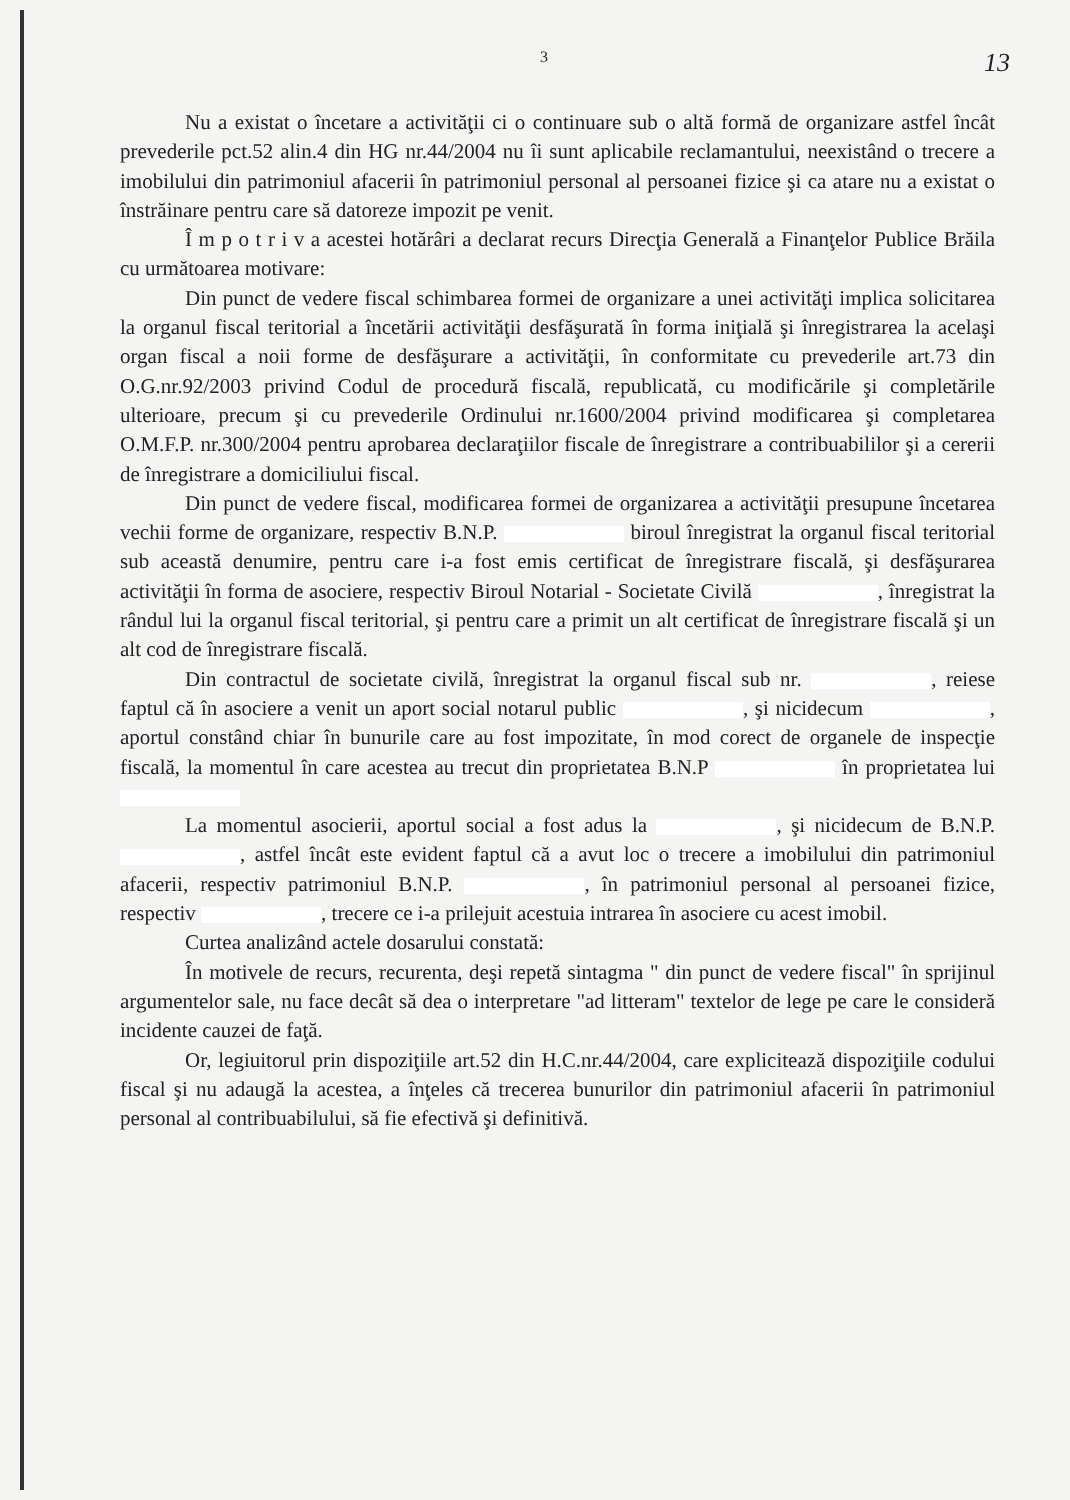3 13
Nu a existat o încetare a activităţii ci o continuare sub o altă formă de organizare astfel încât prevederile pct.52 alin.4 din HG nr.44/2004 nu îi sunt aplicabile reclamantului, neexistând o trecere a imobilului din patrimoniul afacerii în patrimoniul personal al persoanei fizice şi ca atare nu a existat o înstrăinare pentru care să datoreze impozit pe venit.
Î m p o t r i v a acestei hotărâri a declarat recurs Direcţia Generală a Finanţelor Publice Brăila cu următoarea motivare:
Din punct de vedere fiscal schimbarea formei de organizare a unei activităţi implica solicitarea la organul fiscal teritorial a încetării activităţii desfăşurată în forma iniţială şi înregistrarea la acelaşi organ fiscal a noii forme de desfăşurare a activităţii, în conformitate cu prevederile art.73 din O.G.nr.92/2003 privind Codul de procedură fiscală, republicată, cu modificările şi completările ulterioare, precum şi cu prevederile Ordinului nr.1600/2004 privind modificarea şi completarea O.M.F.P. nr.300/2004 pentru aprobarea declaraţiilor fiscale de înregistrare a contribuabililor şi a cererii de înregistrare a domiciliului fiscal.
Din punct de vedere fiscal, modificarea formei de organizarea a activităţii presupune încetarea vechii forme de organizare, respectiv B.N.P. biroul înregistrat la organul fiscal teritorial sub această denumire, pentru care i-a fost emis certificat de înregistrare fiscală, şi desfăşurarea activităţii în forma de asociere, respectiv Biroul Notarial - Societate Civilă , înregistrat la rândul lui la organul fiscal teritorial, şi pentru care a primit un alt certificat de înregistrare fiscală şi un alt cod de înregistrare fiscală.
Din contractul de societate civilă, înregistrat la organul fiscal sub nr. , reiese faptul că în asociere a venit un aport social notarul public , şi nicidecum , aportul constând chiar în bunurile care au fost impozitate, în mod corect de organele de inspecţie fiscală, la momentul în care acestea au trecut din proprietatea B.N.P în proprietatea lui
La momentul asocierii, aportul social a fost adus la , şi nicidecum de B.N.P. , astfel încât este evident faptul că a avut loc o trecere a imobilului din patrimoniul afacerii, respectiv patrimoniul B.N.P. , în patrimoniul personal al persoanei fizice, respectiv , trecere ce i-a prilejuit acestuia intrarea în asociere cu acest imobil.
Curtea analizând actele dosarului constată:
În motivele de recurs, recurenta, deşi repetă sintagma " din punct de vedere fiscal" în sprijinul argumentelor sale, nu face decât să dea o interpretare "ad litteram" textelor de lege pe care le consideră incidente cauzei de faţă.
Or, legiuitorul prin dispoziţiile art.52 din H.C.nr.44/2004, care explicitează dispoziţiile codului fiscal şi nu adaugă la acestea, a înţeles că trecerea bunurilor din patrimoniul afacerii în patrimoniul personal al contribuabilului, să fie efectivă şi definitivă.